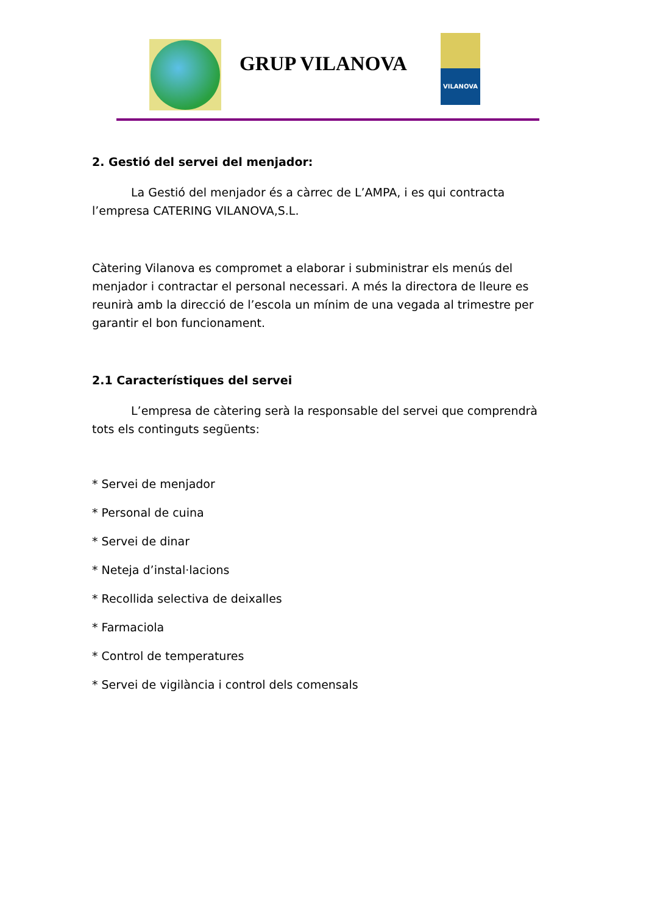GRUP VILANOVA
VILANOVA
2. Gestió del servei del menjador:
La Gestió del menjador és a càrrec de L’AMPA, i es qui contracta l’empresa CATERING VILANOVA,S.L.
Càtering Vilanova es compromet a elaborar i subministrar els menús del menjador i contractar el personal necessari. A més la directora de lleure es reunirà amb la direcció de l’escola un mínim de una vegada al trimestre per garantir el bon funcionament.
2.1 Característiques del servei
L’empresa de càtering serà la responsable del servei que comprendrà tots els continguts següents:
* Servei de menjador
* Personal de cuina
* Servei de dinar
* Neteja d’instal·lacions
* Recollida selectiva de deixalles
* Farmaciola
* Control de temperatures
* Servei de vigilància i control dels comensals